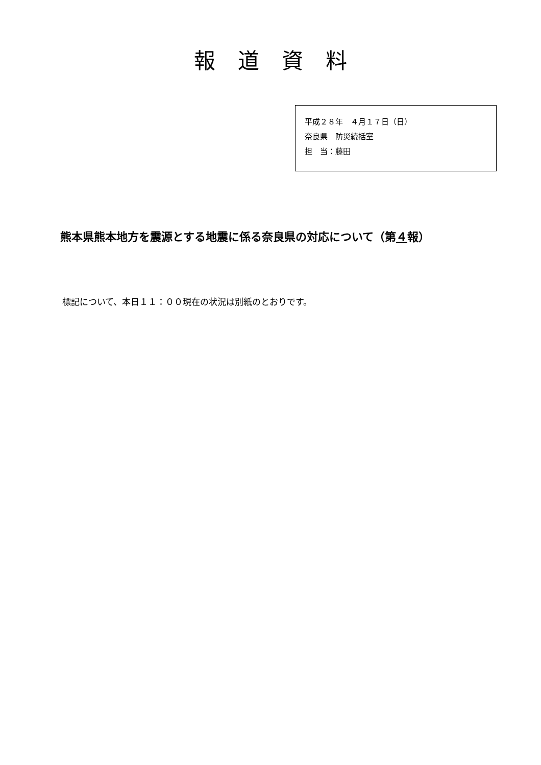報道資料
平成２８年　４月１７日（日）
奈良県　防災統括室
担　当：藤田
熊本県熊本地方を震源とする地震に係る奈良県の対応について（第４報）
標記について、本日１１：００現在の状況は別紙のとおりです。